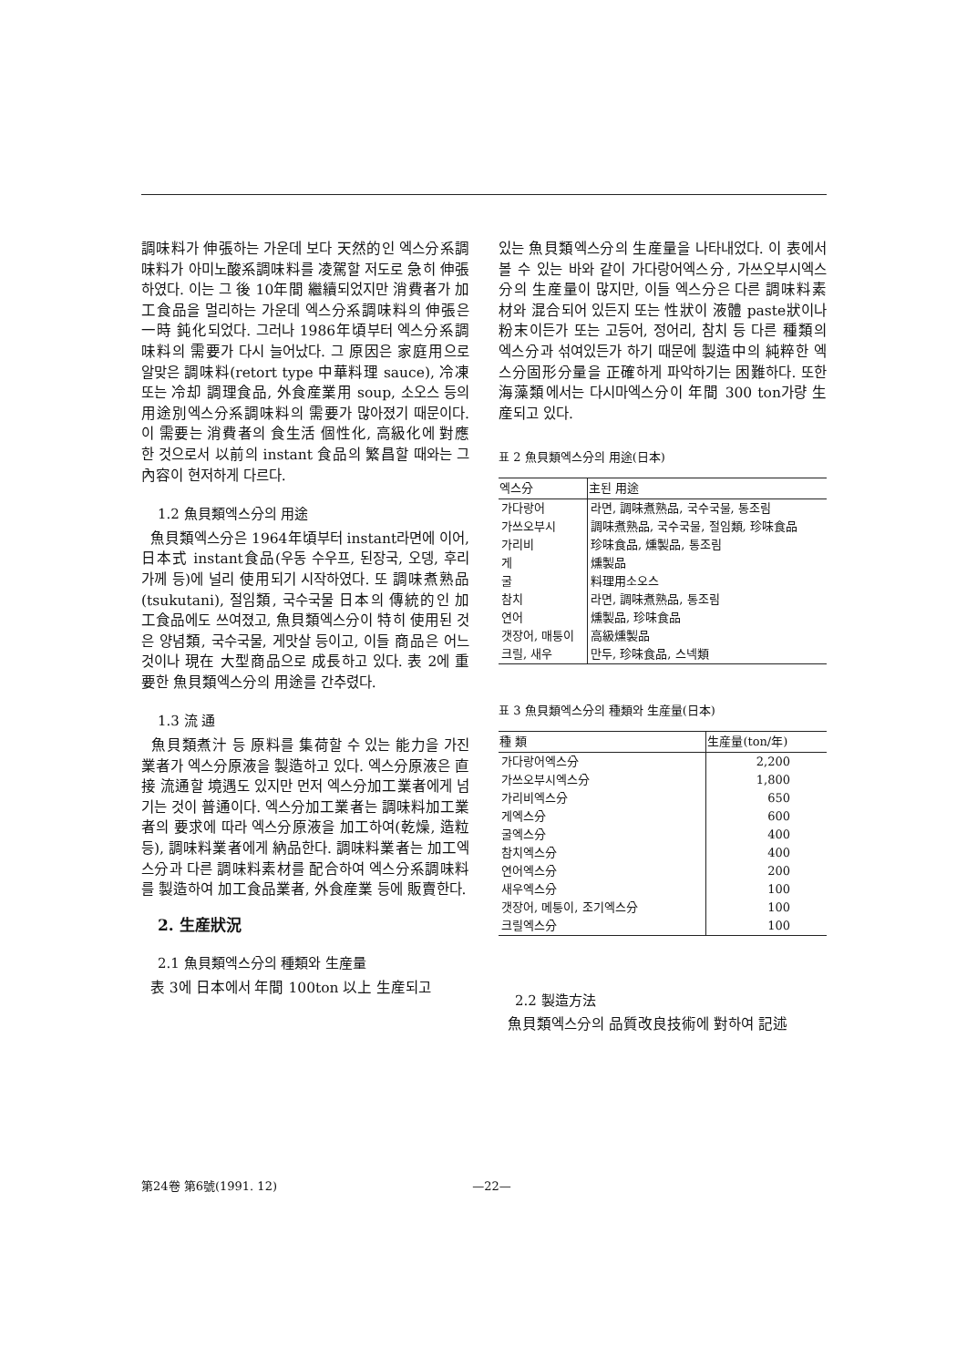調味料가 伸張하는 가운데 보다 天然的인 엑스分系調味料가 아미노酸系調味料를 凌駕할 저도로 急히 伸張하였다. 이는 그 後 10年間 繼續되었지만 消費者가 加工食品을 멀리하는 가운데 엑스分系調味料의 伸張은 一時 鈍化되었다. 그러나 1986年頃부터 엑스分系調味料의 需要가 다시 늘어났다. 그 原因은 家庭用으로 알맞은 調味料(retort type 中華料理 sauce), 冷凍 또는 冷却 調理食品, 外食産業用 soup, 소오스 등의 用途別엑스分系調味料의 需要가 많아졌기 때문이다. 이 需要는 消費者의 食生活 個性化, 高級化에 對應한 것으로서 以前의 instant 食品의 繁昌할 때와는 그 內容이 현저하게 다르다.
1.2 魚貝類엑스分의 用途
魚貝類엑스分은 1964年頃부터 instant라면에 이어, 日本式 instant食品(우동 수우프, 된장국, 오뎅, 후리가께 등)에 널리 使用되기 시작하였다. 또 調味煮熟品(tsukutani), 절임類, 국수국물 日本의 傳統的인 加工食品에도 쓰여졌고, 魚貝類엑스分이 特히 使用된 것은 양념類, 국수국물, 게맛살 등이고, 이들 商品은 어느것이나 現在 大型商品으로 成長하고 있다. 表 2에 重要한 魚貝類엑스分의 用途를 간추렸다.
1.3 流 通
魚貝類煮汁 등 原料를 集荷할 수 있는 能力을 가진 業者가 엑스分原液을 製造하고 있다. 엑스分原液은 直接 流通할 境遇도 있지만 먼저 엑스分加工業者에게 넘기는 것이 普通이다. 엑스分加工業者는 調味料加工業者의 要求에 따라 엑스分原液을 加工하여(乾燥, 造粒 등), 調味料業者에게 納品한다. 調味料業者는 加工엑스分과 다른 調味料素材를 配合하여 엑스分系調味料를 製造하여 加工食品業者, 外食産業 등에 販賣한다.
2. 生産狀況
2.1 魚貝類엑스分의 種類와 生産量
表 3에 日本에서 年間 100ton 以上 生産되고
있는 魚貝類엑스分의 生産量을 나타내었다. 이 表에서 볼 수 있는 바와 같이 가다랑어엑스分, 가쓰오부시엑스分의 生産量이 많지만, 이들 엑스分은 다른 調味料素材와 混合되어 있든지 또는 性狀이 液體 paste狀이나 粉末이든가 또는 고등어, 정어리, 참치 등 다른 種類의 엑스分과 섞여있든가 하기 때문에 製造中의 純粹한 엑스分固形分量을 正確하게 파악하기는 困難하다. 또한 海藻類에서는 다시마엑스分이 年間 300 ton가량 生産되고 있다.
표 2 魚貝類엑스分의 用途(日本)
| 엑스分 | 主된 用途 |
| --- | --- |
| 가다랑어 | 라면, 調味煮熟品, 국수국물, 통조림 |
| 가쓰오부시 | 調味煮熟品, 국수국물, 절임類, 珍味食品 |
| 가리비 | 珍味食品, 燻製品, 통조림 |
| 게 | 燻製品 |
| 굴 | 料理用소오스 |
| 참치 | 라면, 調味煮熟品, 통조림 |
| 연어 | 燻製品, 珍味食品 |
| 갯장어, 매퉁이 | 高級燻製品 |
| 크릴, 새우 | 만두, 珍味食品, 스넥類 |
표 3 魚貝類엑스分의 種類와 生産量(日本)
| 種 類 | 生産量(ton/年) |
| --- | --- |
| 가다랑어엑스分 | 2,200 |
| 가쓰오부시엑스分 | 1,800 |
| 가리비엑스分 | 650 |
| 게엑스分 | 600 |
| 굴엑스分 | 400 |
| 참치엑스分 | 400 |
| 연어엑스分 | 200 |
| 새우엑스分 | 100 |
| 갯장어, 메퉁이, 조기엑스分 | 100 |
| 크릴엑스分 | 100 |
2.2 製造方法
魚貝類엑스分의 品質改良技術에 對하여 記述
第24卷 第6號(1991. 12) —22—